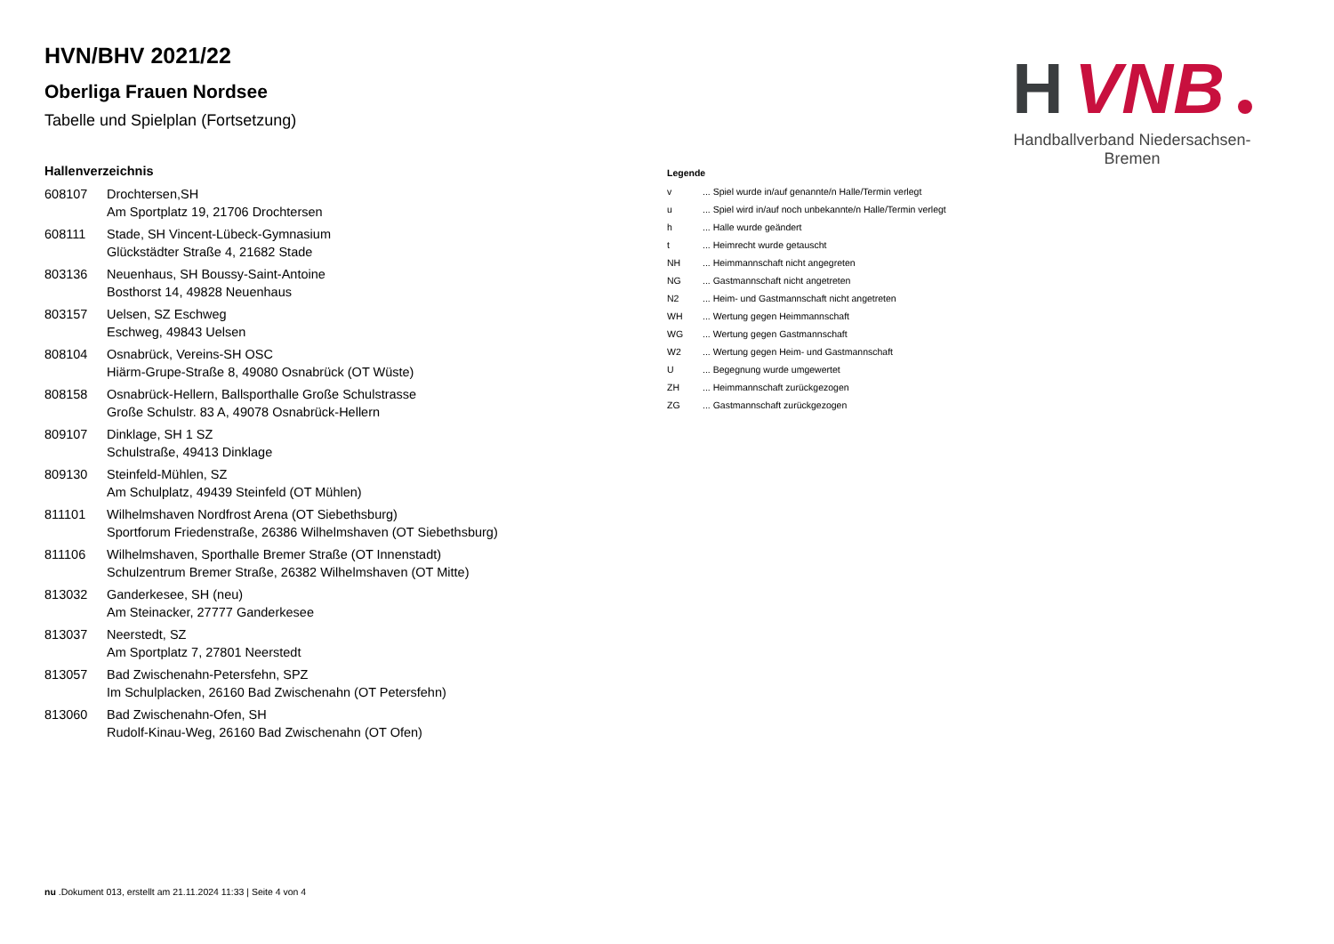H
VNB
Handballverband Niedersachsen-Bremen
HVN/BHV 2021/22
Oberliga Frauen Nordsee
Tabelle und Spielplan (Fortsetzung)
Hallenverzeichnis
| 608107 | Drochtersen,SH Am Sportplatz 19, 21706 Drochtersen |
| 608111 | Stade, SH Vincent-Lübeck-Gymnasium Glückstädter Straße 4, 21682 Stade |
| 803136 | Neuenhaus, SH Boussy-Saint-Antoine Bosthorst 14, 49828 Neuenhaus |
| 803157 | Uelsen, SZ Eschweg Eschweg, 49843 Uelsen |
| 808104 | Osnabrück, Vereins-SH OSC Hiärm-Grupe-Straße 8, 49080 Osnabrück (OT Wüste) |
| 808158 | Osnabrück-Hellern, Ballsporthalle Große Schulstrasse Große Schulstr. 83 A, 49078 Osnabrück-Hellern |
| 809107 | Dinklage, SH 1 SZ Schulstraße, 49413 Dinklage |
| 809130 | Steinfeld-Mühlen, SZ Am Schulplatz, 49439 Steinfeld (OT Mühlen) |
| 811101 | Wilhelmshaven Nordfrost Arena (OT Siebethsburg) Sportforum Friedenstraße, 26386 Wilhelmshaven (OT Siebethsburg) |
| 811106 | Wilhelmshaven, Sporthalle Bremer Straße (OT Innenstadt) Schulzentrum Bremer Straße, 26382 Wilhelmshaven (OT Mitte) |
| 813032 | Ganderkesee, SH (neu) Am Steinacker, 27777 Ganderkesee |
| 813037 | Neerstedt, SZ Am Sportplatz 7, 27801 Neerstedt |
| 813057 | Bad Zwischenahn-Petersfehn, SPZ Im Schulplacken, 26160 Bad Zwischenahn (OT Petersfehn) |
| 813060 | Bad Zwischenahn-Ofen, SH Rudolf-Kinau-Weg, 26160 Bad Zwischenahn (OT Ofen) |
Legende
| v | ... Spiel wurde in/auf genannte/n Halle/Termin verlegt |
| u | ... Spiel wird in/auf noch unbekannte/n Halle/Termin verlegt |
| h | ... Halle wurde geändert |
| t | ... Heimrecht wurde getauscht |
| NH | ... Heimmannschaft nicht angegreten |
| NG | ... Gastmannschaft nicht angetreten |
| N2 | ... Heim- und Gastmannschaft nicht angetreten |
| WH | ... Wertung gegen Heimmannschaft |
| WG | ... Wertung gegen Gastmannschaft |
| W2 | ... Wertung gegen Heim- und Gastmannschaft |
| U | ... Begegnung wurde umgewertet |
| ZH | ... Heimmannschaft zurückgezogen |
| ZG | ... Gastmannschaft zurückgezogen |
nu .Dokument 013, erstellt am 21.11.2024 11:33 | Seite 4 von 4